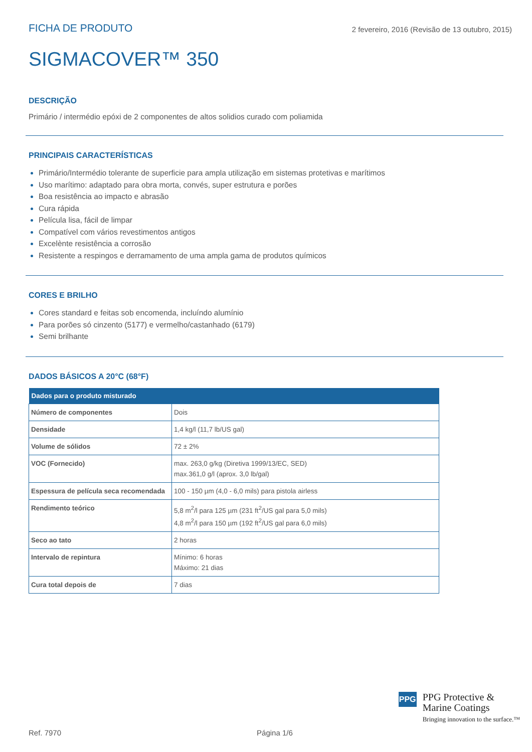FICHA DE PRODUTO
2 fevereiro, 2016 (Revisão de 13 outubro, 2015)
SIGMACOVER™ 350
DESCRIÇÃO
Primário / intermédio epóxi de 2 componentes de altos solidios curado com poliamida
PRINCIPAIS CARACTERÍSTICAS
Primário/Intermédio tolerante de superficie para ampla utilização em sistemas protetivas e marítimos
Uso marítimo: adaptado para obra morta, convés, super estrutura e porões
Boa resistência ao impacto e abrasão
Cura rápida
Película lisa, fácil de limpar
Compatível com vários revestimentos antigos
Excelènte resistência a corrosão
Resistente a respingos e derramamento de uma ampla gama de produtos químicos
CORES E BRILHO
Cores standard e feitas sob encomenda, incluíndo alumínio
Para porões só cinzento (5177) e vermelho/castanhado (6179)
Semi brilhante
DADOS BÁSICOS A 20°C (68°F)
| Dados para o produto misturado | |
| --- | --- |
| Número de componentes | Dois |
| Densidade | 1,4 kg/l (11,7 lb/US gal) |
| Volume de sólidos | 72 ± 2% |
| VOC (Fornecido) | max. 263,0 g/kg (Diretiva 1999/13/EC, SED) max.361,0 g/l (aprox. 3,0 lb/gal) |
| Espessura de película seca recomendada | 100 - 150 µm (4,0 - 6,0 mils) para pistola airless |
| Rendimento teórico | 5,8 m<sup>2</sup>/l para 125 µm (231 ft<sup>2</sup>/US gal para 5,0 mils) 4,8 m<sup>2</sup>/l para 150 µm (192 ft<sup>2</sup>/US gal para 6,0 mils) |
| Seco ao tato | 2 horas |
| Intervalo de repintura | Mínimo: 6 horas Máximo: 21 dias |
| Cura total depois de | 7 dias |
PPG
PPG Protective &
Marine Coatings
Bringing innovation to the surface.™
Ref. 7970 Página 1/6